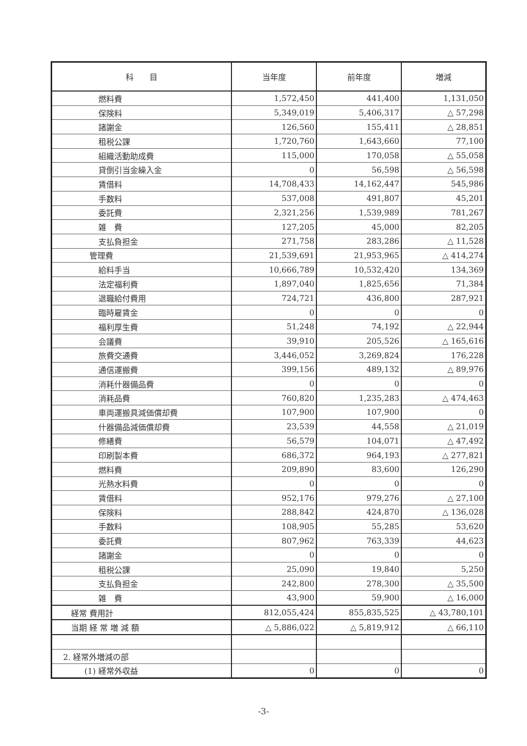| 科 目 | 当年度 | 前年度 | 増減 |
| --- | --- | --- | --- |
| 燃料費 | 1,572,450 | 441,400 | 1,131,050 |
| 保険料 | 5,349,019 | 5,406,317 | △ 57,298 |
| 諸謝金 | 126,560 | 155,411 | △ 28,851 |
| 租税公課 | 1,720,760 | 1,643,660 | 77,100 |
| 組織活動助成費 | 115,000 | 170,058 | △ 55,058 |
| 貸倒引当金繰入金 | 0 | 56,598 | △ 56,598 |
| 賃借料 | 14,708,433 | 14,162,447 | 545,986 |
| 手数料 | 537,008 | 491,807 | 45,201 |
| 委託費 | 2,321,256 | 1,539,989 | 781,267 |
| 雑 費 | 127,205 | 45,000 | 82,205 |
| 支払負担金 | 271,758 | 283,286 | △ 11,528 |
| 管理費 | 21,539,691 | 21,953,965 | △ 414,274 |
| 給料手当 | 10,666,789 | 10,532,420 | 134,369 |
| 法定福利費 | 1,897,040 | 1,825,656 | 71,384 |
| 退職給付費用 | 724,721 | 436,800 | 287,921 |
| 臨時雇賃金 | 0 | 0 | 0 |
| 福利厚生費 | 51,248 | 74,192 | △ 22,944 |
| 会議費 | 39,910 | 205,526 | △ 165,616 |
| 旅費交通費 | 3,446,052 | 3,269,824 | 176,228 |
| 通信運搬費 | 399,156 | 489,132 | △ 89,976 |
| 消耗什器備品費 | 0 | 0 | 0 |
| 消耗品費 | 760,820 | 1,235,283 | △ 474,463 |
| 車両運搬具減価償却費 | 107,900 | 107,900 | 0 |
| 什器備品減価償却費 | 23,539 | 44,558 | △ 21,019 |
| 修繕費 | 56,579 | 104,071 | △ 47,492 |
| 印刷製本費 | 686,372 | 964,193 | △ 277,821 |
| 燃料費 | 209,890 | 83,600 | 126,290 |
| 光熱水料費 | 0 | 0 | 0 |
| 賃借料 | 952,176 | 979,276 | △ 27,100 |
| 保険料 | 288,842 | 424,870 | △ 136,028 |
| 手数料 | 108,905 | 55,285 | 53,620 |
| 委託費 | 807,962 | 763,339 | 44,623 |
| 諸謝金 | 0 | 0 | 0 |
| 租税公課 | 25,090 | 19,840 | 5,250 |
| 支払負担金 | 242,800 | 278,300 | △ 35,500 |
| 雑 費 | 43,900 | 59,900 | △ 16,000 |
| 経常 費用計 | 812,055,424 | 855,835,525 | △ 43,780,101 |
| 当期 経 常 増 減 額 | △ 5,886,022 | △ 5,819,912 | △ 66,110 |
| 2. 経常外増減の部 | | | |
| (1) 経常外収益 | 0 | 0 | 0 |
-3-